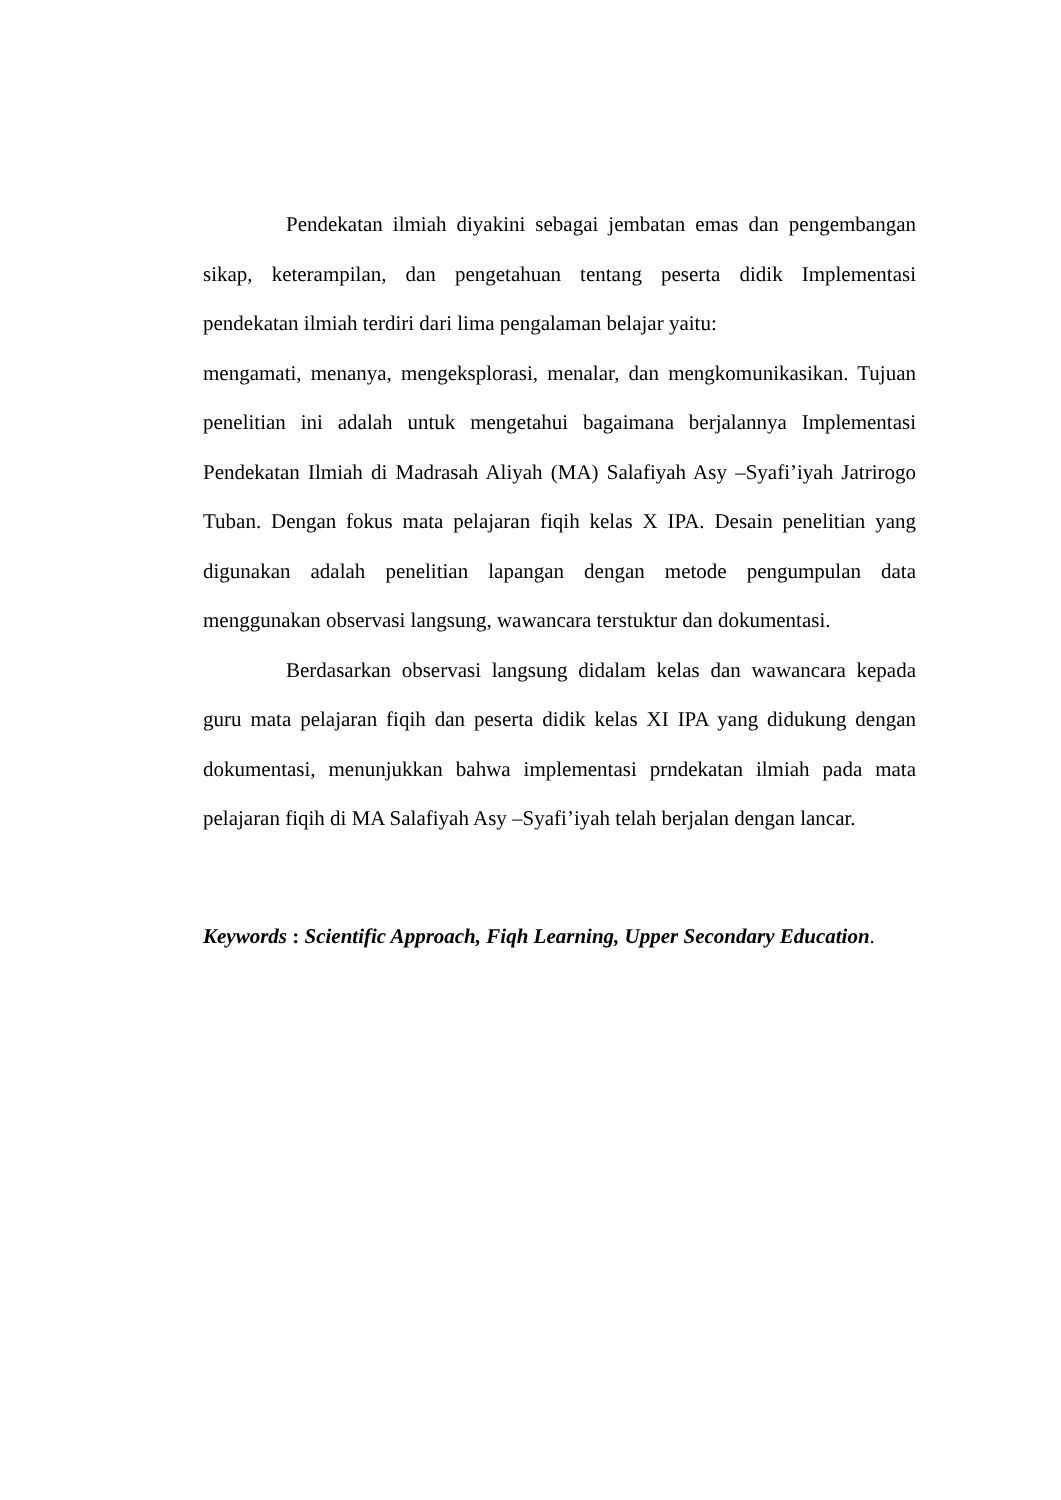Pendekatan ilmiah diyakini sebagai jembatan emas dan pengembangan sikap, keterampilan, dan pengetahuan tentang peserta didik Implementasi pendekatan ilmiah terdiri dari lima pengalaman belajar yaitu:
mengamati, menanya, mengeksplorasi, menalar, dan mengkomunikasikan. Tujuan penelitian ini adalah untuk mengetahui bagaimana berjalannya Implementasi Pendekatan Ilmiah di Madrasah Aliyah (MA) Salafiyah Asy –Syafi’iyah Jatrirogo Tuban. Dengan fokus mata pelajaran fiqih kelas X IPA. Desain penelitian yang digunakan adalah penelitian lapangan dengan metode pengumpulan data menggunakan observasi langsung, wawancara terstuktur dan dokumentasi.
Berdasarkan observasi langsung didalam kelas dan wawancara kepada guru mata pelajaran fiqih dan peserta didik kelas XI IPA yang didukung dengan dokumentasi, menunjukkan bahwa implementasi prndekatan ilmiah pada mata pelajaran fiqih di MA Salafiyah Asy –Syafi’iyah telah berjalan dengan lancar.
Keywords : Scientific Approach, Fiqh Learning, Upper Secondary Education.